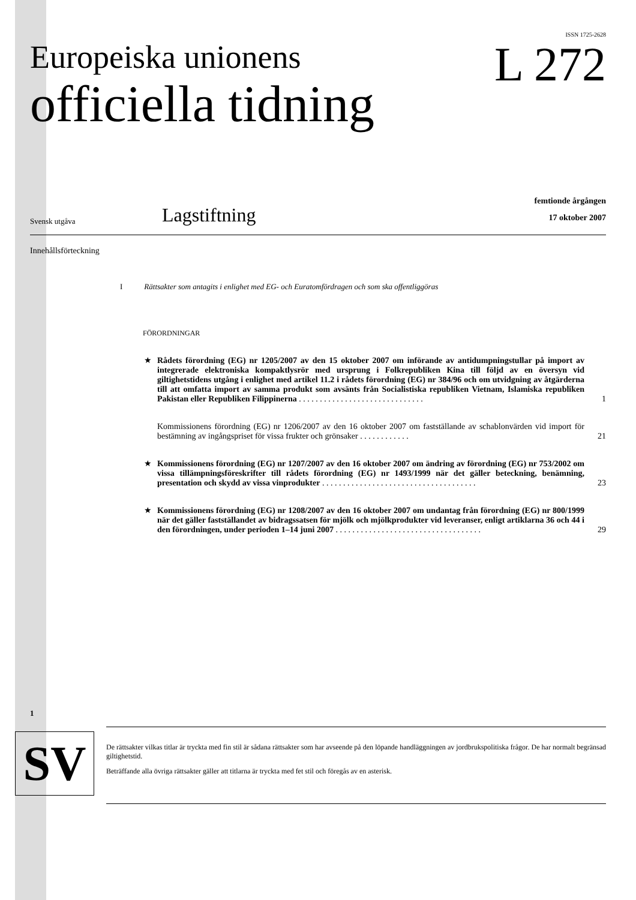ISSN 1725-2628
Europeiska unionens
officiella tidning
L 272
Svensk utgåva
Lagstiftning
femtionde årgången
17 oktober 2007
Innehållsförteckning
I Rättsakter som antagits i enlighet med EG- och Euratomfördragen och som ska offentliggöras
FÖRORDNINGAR
★ Rådets förordning (EG) nr 1205/2007 av den 15 oktober 2007 om införande av antidumpningstullar på import av integrerade elektroniska kompaktlysrör med ursprung i Folkrepubliken Kina till följd av en översyn vid giltighetstidens utgång i enlighet med artikel 11.2 i rådets förordning (EG) nr 384/96 och om utvidgning av åtgärderna till att omfatta import av samma produkt som avsänts från Socialistiska republiken Vietnam, Islamiska republiken Pakistan eller Republiken Filippinerna . . . . . . . . . . . . . . . . . . . . . . . . . . . . . .
1
Kommissionens förordning (EG) nr 1206/2007 av den 16 oktober 2007 om fastställande av schablonvärden vid import för bestämning av ingångspriset för vissa frukter och grönsaker . . . . . . . . . . . .
21
★ Kommissionens förordning (EG) nr 1207/2007 av den 16 oktober 2007 om ändring av förordning (EG) nr 753/2002 om vissa tillämpningsföreskrifter till rådets förordning (EG) nr 1493/1999 när det gäller beteckning, benämning, presentation och skydd av vissa vinprodukter . . . . . . . . . . . . . . . . . . . . . . . . . . . . . . . . . . . . .
23
★ Kommissionens förordning (EG) nr 1208/2007 av den 16 oktober 2007 om undantag från förordning (EG) nr 800/1999 när det gäller fastställandet av bidragssatsen för mjölk och mjölkprodukter vid leveranser, enligt artiklarna 36 och 44 i den förordningen, under perioden 1–14 juni 2007 . . . . . . . . . . . . . . . . . . . . . . . . . . . . . . . . . . .
29
1
SV
De rättsakter vilkas titlar är tryckta med fin stil är sådana rättsakter som har avseende på den löpande handläggningen av jordbrukspolitiska frågor. De har normalt begränsad giltighetstid.
Beträffande alla övriga rättsakter gäller att titlarna är tryckta med fet stil och föregås av en asterisk.